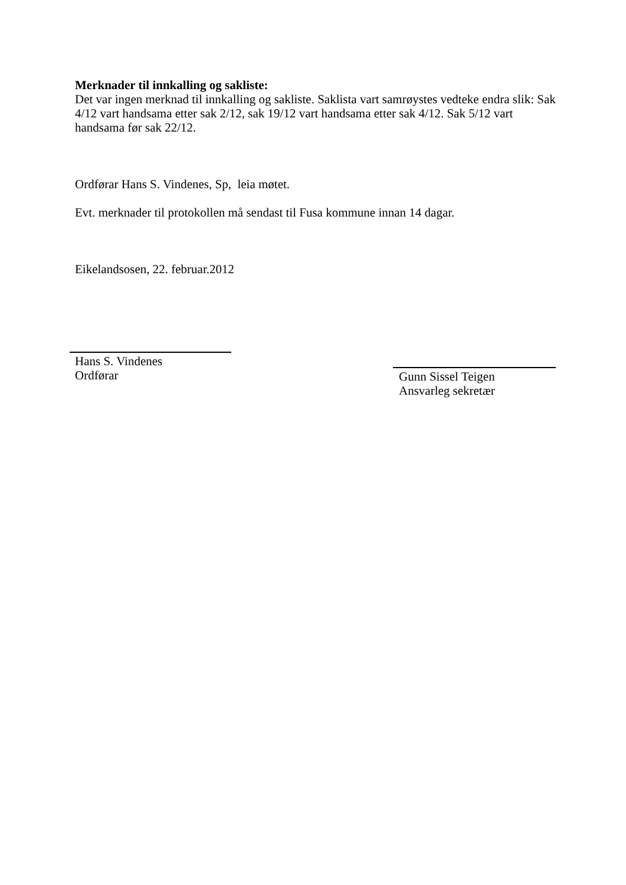Merknader til innkalling og sakliste:
Det var ingen merknad til innkalling og sakliste. Saklista vart samrøystes vedteke endra slik: Sak 4/12 vart handsama etter sak 2/12, sak 19/12 vart handsama etter sak 4/12. Sak 5/12 vart handsama før sak 22/12.
Ordførar Hans S. Vindenes, Sp, leia møtet.
Evt. merknader til protokollen må sendast til Fusa kommune innan 14 dagar.
Eikelandsosen, 22. februar.2012
Hans S. Vindenes
Ordførar
Gunn Sissel Teigen
Ansvarleg sekretær